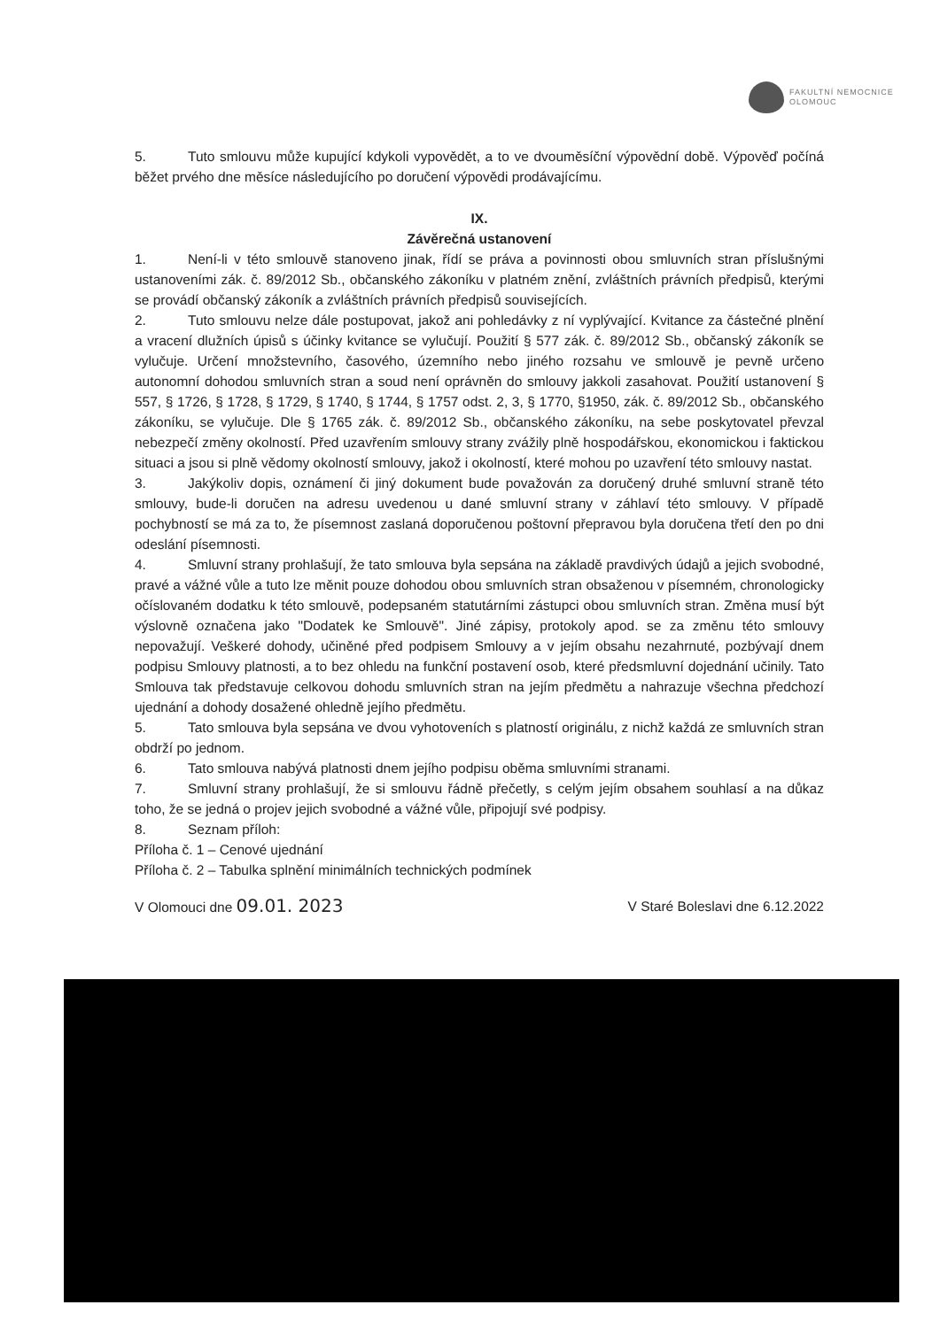FAKULTNÍ NEMOCNICE
OLOMOUC
5. Tuto smlouvu může kupující kdykoli vypovědět, a to ve dvouměsíční výpovědní době. Výpověď počíná běžet prvého dne měsíce následujícího po doručení výpovědi prodávajícímu.
IX.
Závěrečná ustanovení
1. Není-li v této smlouvě stanoveno jinak, řídí se práva a povinnosti obou smluvních stran příslušnými ustanoveními zák. č. 89/2012 Sb., občanského zákoníku v platném znění, zvláštních právních předpisů, kterými se provádí občanský zákoník a zvláštních právních předpisů souvisejících.
2. Tuto smlouvu nelze dále postupovat, jakož ani pohledávky z ní vyplývající. Kvitance za částečné plnění a vracení dlužních úpisů s účinky kvitance se vylučují. Použití § 577 zák. č. 89/2012 Sb., občanský zákoník se vylučuje. Určení množstevního, časového, územního nebo jiného rozsahu ve smlouvě je pevně určeno autonomní dohodou smluvních stran a soud není oprávněn do smlouvy jakkoli zasahovat. Použití ustanovení § 557, § 1726, § 1728, § 1729, § 1740, § 1744, § 1757 odst. 2, 3, § 1770, §1950, zák. č. 89/2012 Sb., občanského zákoníku, se vylučuje. Dle § 1765 zák. č. 89/2012 Sb., občanského zákoníku, na sebe poskytovatel převzal nebezpečí změny okolností. Před uzavřením smlouvy strany zvážily plně hospodářskou, ekonomickou i faktickou situaci a jsou si plně vědomy okolností smlouvy, jakož i okolností, které mohou po uzavření této smlouvy nastat.
3. Jakýkoliv dopis, oznámení či jiný dokument bude považován za doručený druhé smluvní straně této smlouvy, bude-li doručen na adresu uvedenou u dané smluvní strany v záhlaví této smlouvy. V případě pochybností se má za to, že písemnost zaslaná doporučenou poštovní přepravou byla doručena třetí den po dni odeslání písemnosti.
4. Smluvní strany prohlašují, že tato smlouva byla sepsána na základě pravdivých údajů a jejich svobodné, pravé a vážné vůle a tuto lze měnit pouze dohodou obou smluvních stran obsaženou v písemném, chronologicky očíslovaném dodatku k této smlouvě, podepsaném statutárními zástupci obou smluvních stran. Změna musí být výslovně označena jako "Dodatek ke Smlouvě". Jiné zápisy, protokoly apod. se za změnu této smlouvy nepovažují. Veškeré dohody, učiněné před podpisem Smlouvy a v jejím obsahu nezahrnuté, pozbývají dnem podpisu Smlouvy platnosti, a to bez ohledu na funkční postavení osob, které předsmluvní dojednání učinily. Tato Smlouva tak představuje celkovou dohodu smluvních stran na jejím předmětu a nahrazuje všechna předchozí ujednání a dohody dosažené ohledně jejího předmětu.
5. Tato smlouva byla sepsána ve dvou vyhotoveních s platností originálu, z nichž každá ze smluvních stran obdrží po jednom.
6. Tato smlouva nabývá platnosti dnem jejího podpisu oběma smluvními stranami.
7. Smluvní strany prohlašují, že si smlouvu řádně přečetly, s celým jejím obsahem souhlasí a na důkaz toho, že se jedná o projev jejich svobodné a vážné vůle, připojují své podpisy.
8. Seznam příloh:
Příloha č. 1 – Cenové ujednání
Příloha č. 2 – Tabulka splnění minimálních technických podmínek
V Olomouci dne 09.01. 2023 V Staré Boleslavi dne 6.12.2022